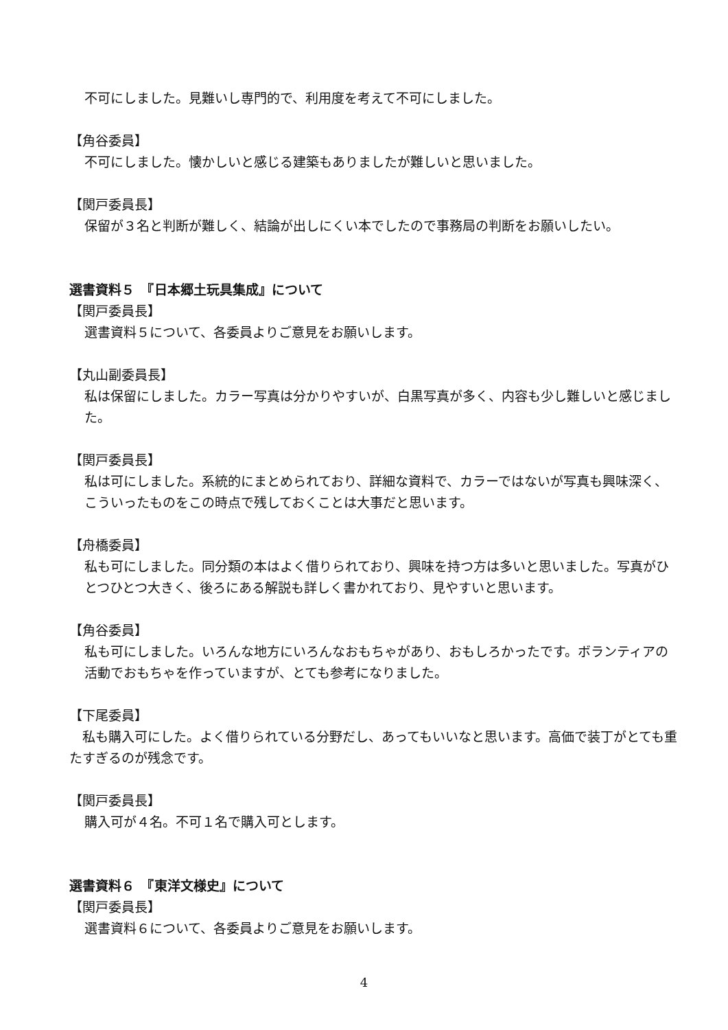不可にしました。見難いし専門的で、利用度を考えて不可にしました。
【角谷委員】
不可にしました。懐かしいと感じる建築もありましたが難しいと思いました。
【関戸委員長】
保留が３名と判断が難しく、結論が出しにくい本でしたので事務局の判断をお願いしたい。
選書資料５　『日本郷土玩具集成』について
【関戸委員長】
選書資料５について、各委員よりご意見をお願いします。
【丸山副委員長】
私は保留にしました。カラー写真は分かりやすいが、白黒写真が多く、内容も少し難しいと感じました。
【関戸委員長】
私は可にしました。系統的にまとめられており、詳細な資料で、カラーではないが写真も興味深く、こういったものをこの時点で残しておくことは大事だと思います。
【舟橋委員】
私も可にしました。同分類の本はよく借りられており、興味を持つ方は多いと思いました。写真がひとつひとつ大きく、後ろにある解説も詳しく書かれており、見やすいと思います。
【角谷委員】
私も可にしました。いろんな地方にいろんなおもちゃがあり、おもしろかったです。ボランティアの活動でおもちゃを作っていますが、とても参考になりました。
【下尾委員】
　私も購入可にした。よく借りられている分野だし、あってもいいなと思います。高価で装丁がとても重たすぎるのが残念です。
【関戸委員長】
購入可が４名。不可１名で購入可とします。
選書資料６　『東洋文様史』について
【関戸委員長】
選書資料６について、各委員よりご意見をお願いします。
4